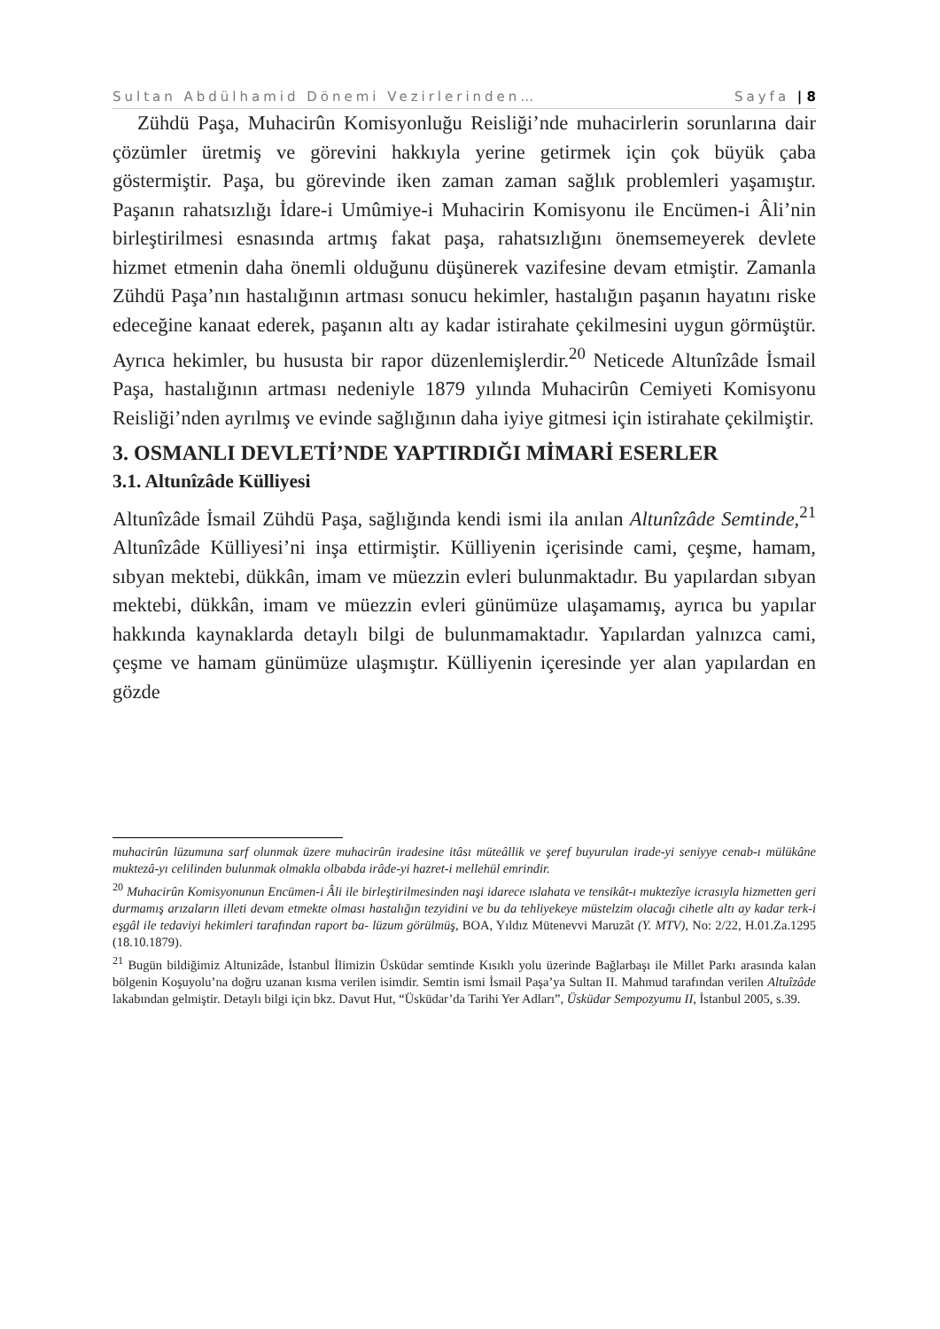Sultan Abdülhamid Dönemi Vezirlerinden… Sayfa | 8
Zühdü Paşa, Muhacirûn Komisyonluğu Reisliği’nde muhacirlerin sorunlarına dair çözümler üretmiş ve görevini hakkıyla yerine getirmek için çok büyük çaba göstermiştir. Paşa, bu görevinde iken zaman zaman sağlık problemleri yaşamıştır. Paşanın rahatsızlığı İdare-i Umûmiye-i Muhacirin Komisyonu ile Encümen-i Âli’nin birleştirilmesi esnasında artmış fakat paşa, rahatsızlığını önemsemeyerek devlete hizmet etmenin daha önemli olduğunu düşünerek vazifesine devam etmiştir. Zamanla Zühdü Paşa’nın hastalığının artması sonucu hekimler, hastalığın paşanın hayatını riske edeceğine kanaat ederek, paşanın altı ay kadar istirahate çekilmesini uygun görmüştür. Ayrıca hekimler, bu hususta bir rapor düzenlemişlerdir.<sup>20</sup> Neticede Altunîzâde İsmail Paşa, hastalığının artması nedeniyle 1879 yılında Muhacirûn Cemiyeti Komisyonu Reisliği’nden ayrılmış ve evinde sağlığının daha iyiye gitmesi için istirahate çekilmiştir.
3. OSMANLI DEVLETİ’NDE YAPTIRDIĞI MİMARİ ESERLER
3.1. Altunîzâde Külliyesi
Altunîzâde İsmail Zühdü Paşa, sağlığında kendi ismi ila anılan Altunîzâde Semtinde,<sup>21</sup> Altunîzâde Külliyesi’ni inşa ettirmiştir. Külliyenin içerisinde cami, çeşme, hamam, sıbyan mektebi, dükkân, imam ve müezzin evleri bulunmaktadır. Bu yapılardan sıbyan mektebi, dükkân, imam ve müezzin evleri günümüze ulaşamamış, ayrıca bu yapılar hakkında kaynaklarda detaylı bilgi de bulunmamaktadır. Yapılardan yalnızca cami, çeşme ve hamam günümüze ulaşmıştır. Külliyenin içeresinde yer alan yapılardan en gözde
muhacirûn lüzumuna sarf olunmak üzere muhacirûn iradesine itâsı müteâllik ve şeref buyurulan irade-yi seniyye cenab-ı mülükâne muktezâ-yı celilinden bulunmak olmakla olbabda irâde-yi hazret-i mellehül emrindir.
<sup>20</sup> Muhacirûn Komisyonunun Encümen-i Âli ile birleştirilmesinden naşi idarece ıslahata ve tensikât-ı muktezîye icrasıyla hizmetten geri durmamış arızaların illeti devam etmekte olması hastalığın tezyidini ve bu da tehliyekeye müstelzim olacağı cihetle altı ay kadar terk-i eşgâl ile tedaviyi hekimleri tarafından raport ba- lüzum görülmüş, BOA, Yıldız Mütenevvi Maruzât (Y. MTV), No: 2/22, H.01.Za.1295 (18.10.1879).
<sup>21</sup> Bugün bildiğimiz Altunizâde, İstanbul İlimizin Üsküdar semtinde Kısıklı yolu üzerinde Bağlarbaşı ile Millet Parkı arasında kalan bölgenin Koşuyolu’na doğru uzanan kısma verilen isimdir. Semtin ismi İsmail Paşa’ya Sultan II. Mahmud tarafından verilen Altuîzâde lakabından gelmiştir. Detaylı bilgi için bkz. Davut Hut, “Üsküdar’da Tarihi Yer Adları”, Üsküdar Sempozyumu II, İstanbul 2005, s.39.